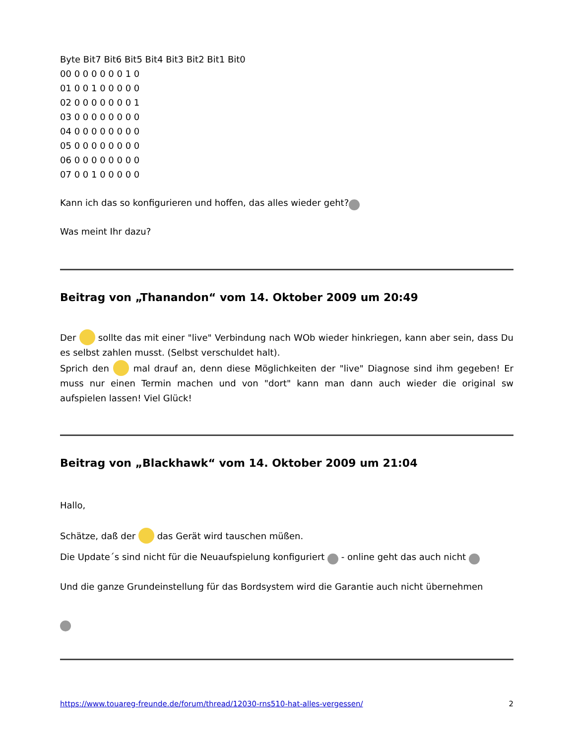Byte Bit7 Bit6 Bit5 Bit4 Bit3 Bit2 Bit1 Bit0
00 0 0 0 0 0 0 1 0
01 0 0 1 0 0 0 0 0
02 0 0 0 0 0 0 0 1
03 0 0 0 0 0 0 0 0
04 0 0 0 0 0 0 0 0
05 0 0 0 0 0 0 0 0
06 0 0 0 0 0 0 0 0
07 0 0 1 0 0 0 0 0
Kann ich das so konfigurieren und hoffen, das alles wieder geht?
Was meint Ihr dazu?
Beitrag von „Thanandon“ vom 14. Oktober 2009 um 20:49
Der sollte das mit einer "live" Verbindung nach WOb wieder hinkriegen, kann aber sein, dass Du es selbst zahlen musst. (Selbst verschuldet halt).
Sprich den mal drauf an, denn diese Möglichkeiten der "live" Diagnose sind ihm gegeben! Er muss nur einen Termin machen und von "dort" kann man dann auch wieder die original sw aufspielen lassen! Viel Glück!
Beitrag von „Blackhawk“ vom 14. Oktober 2009 um 21:04
Hallo,
Schätze, daß der das Gerät wird tauschen müßen.
Die Update´s sind nicht für die Neuaufspielung konfiguriert - online geht das auch nicht
Und die ganze Grundeinstellung für das Bordsystem wird die Garantie auch nicht übernehmen
https://www.touareg-freunde.de/forum/thread/12030-rns510-hat-alles-vergessen/ 2